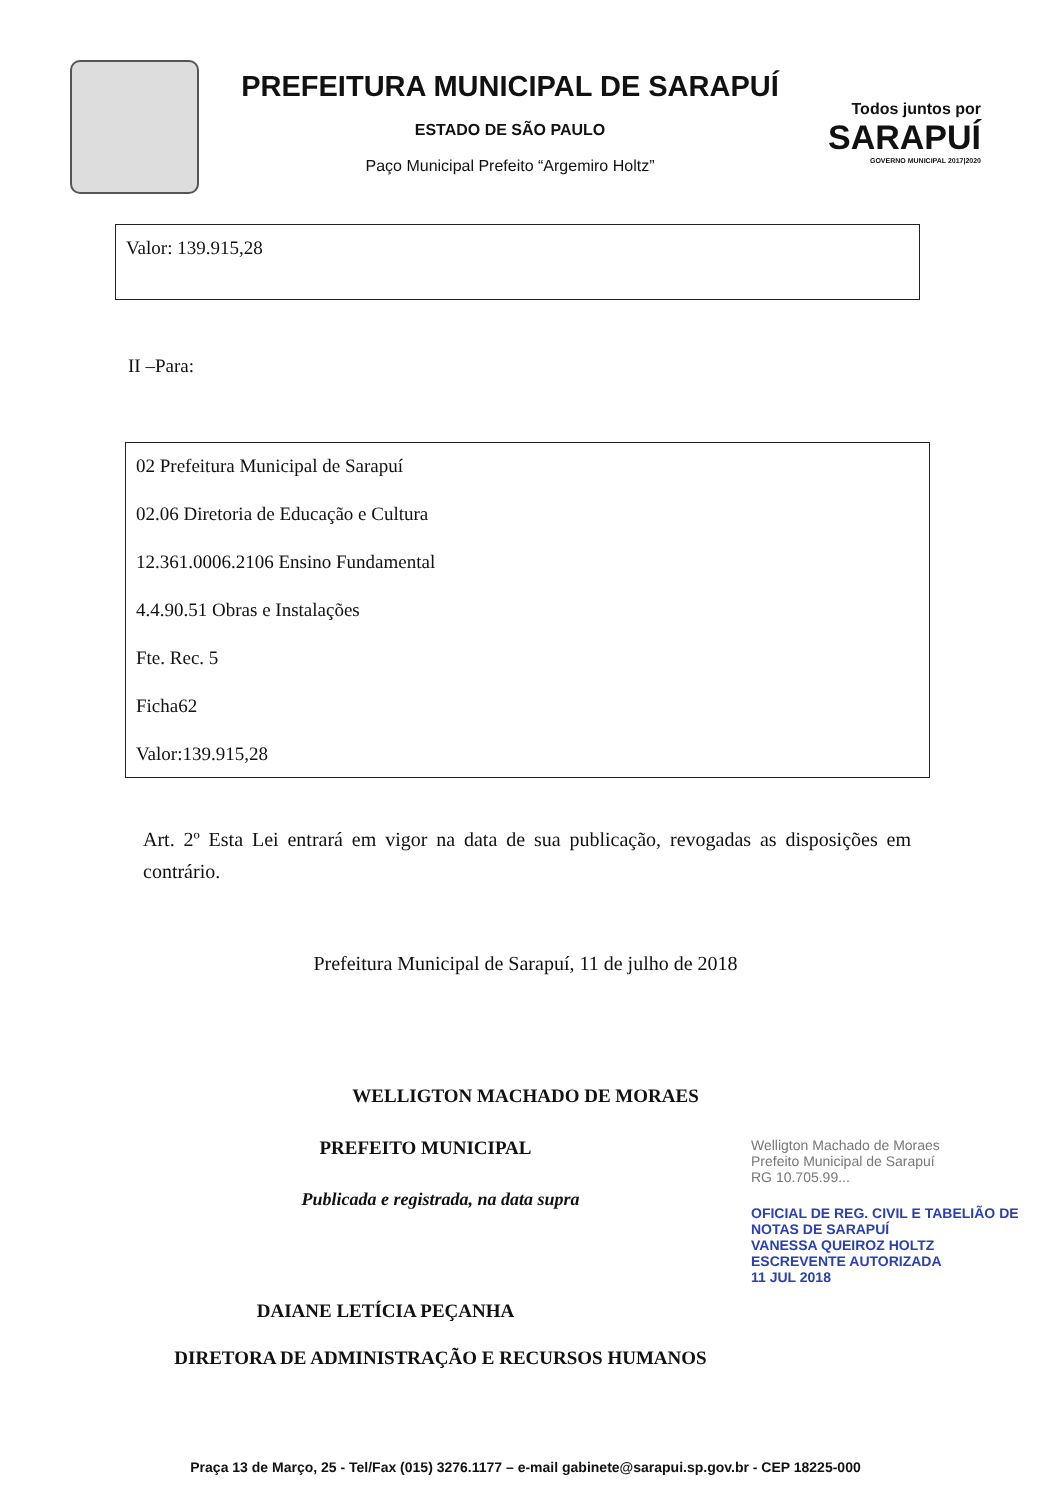PREFEITURA MUNICIPAL DE SARAPUÍ
ESTADO DE SÃO PAULO
Paço Municipal Prefeito “Argemiro Holtz”
Todos juntos por
SARAPUÍ
GOVERNO MUNICIPAL 2017|2020
Valor: 139.915,28
II –Para:
02 Prefeitura Municipal de Sarapuí
02.06 Diretoria de Educação e Cultura
12.361.0006.2106 Ensino Fundamental
4.4.90.51 Obras e Instalações
Fte. Rec. 5
Ficha62
Valor:139.915,28
Art. 2º Esta Lei entrará em vigor na data de sua publicação, revogadas as disposições em contrário.
Prefeitura Municipal de Sarapuí, 11 de julho de 2018
WELLIGTON MACHADO DE MORAES
PREFEITO MUNICIPAL
Publicada e registrada, na data supra
DAIANE LETÍCIA PEÇANHA
Welligton Machado de Moraes
Prefeito Municipal de Sarapuí
RG 10.705.99...
OFICIAL DE REG. CIVIL E TABELIÃO DE NOTAS DE SARAPUÍ
VANESSA QUEIROZ HOLTZ
ESCREVENTE AUTORIZADA
11 JUL 2018
DIRETORA DE ADMINISTRAÇÃO E RECURSOS HUMANOS
Praça 13 de Março, 25 - Tel/Fax (015) 3276.1177 – e-mail gabinete@sarapui.sp.gov.br - CEP 18225-000